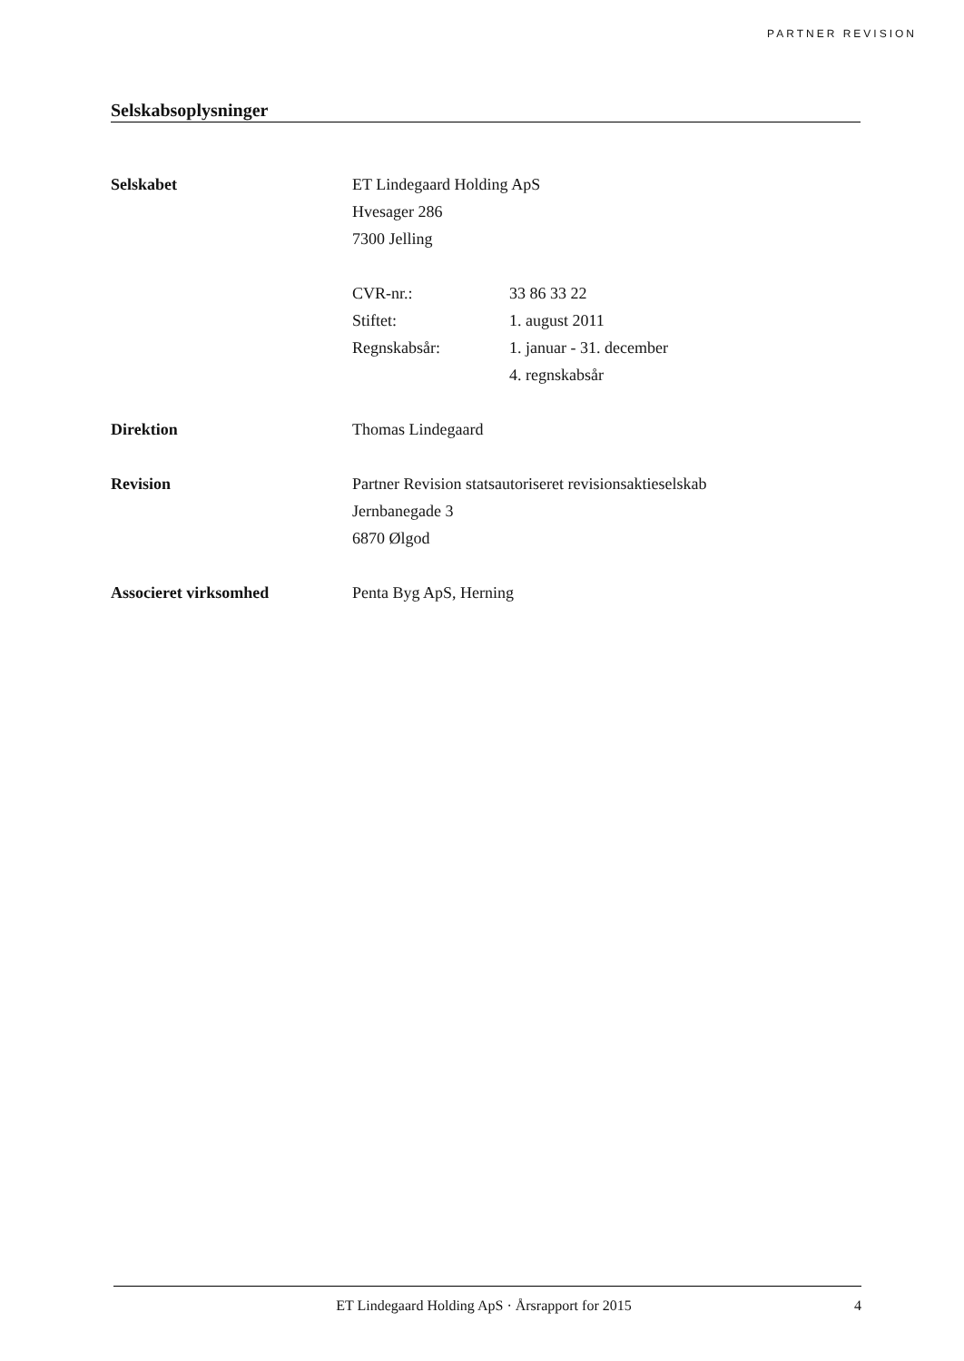PARTNER REVISION
Selskabsoplysninger
Selskabet ET Lindegaard Holding ApS
Hvesager 286
7300 Jelling
CVR-nr.: 33 86 33 22
Stiftet: 1. august 2011
Regnskabsår: 1. januar - 31. december
4. regnskabsår
Direktion Thomas Lindegaard
Revision Partner Revision statsautoriseret revisionsaktieselskab
Jernbanegade 3
6870 Ølgod
Associeret virksomhed Penta Byg ApS, Herning
ET Lindegaard Holding ApS · Årsrapport for 2015 4